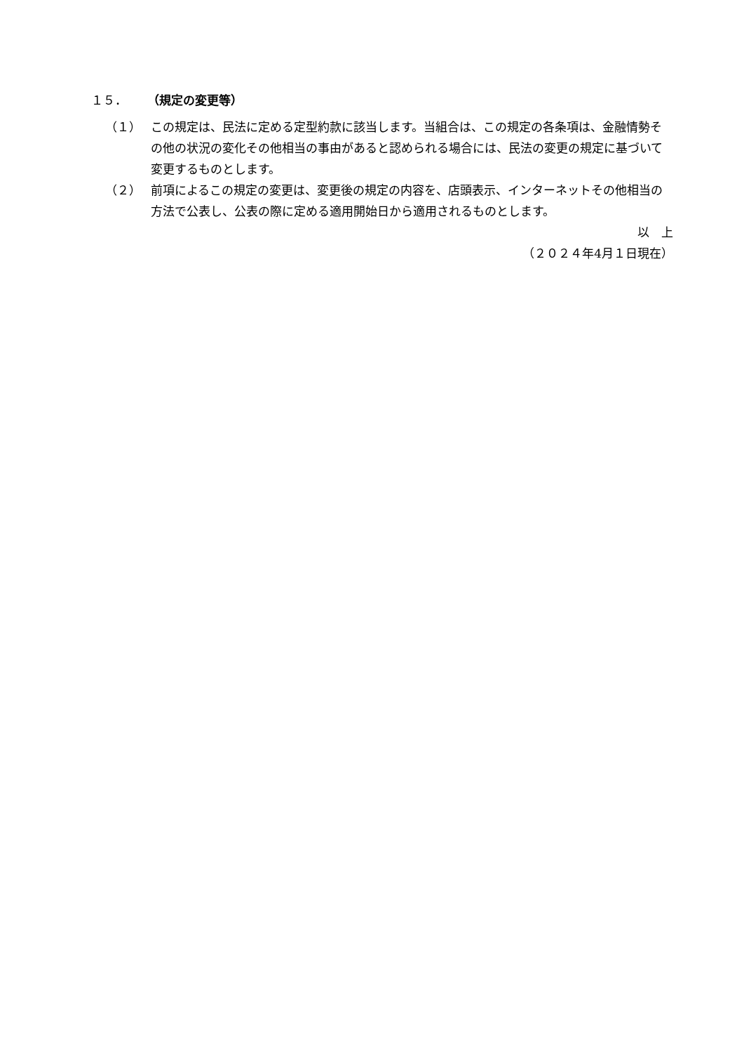１５． （規定の変更等）
（１） この規定は、民法に定める定型約款に該当します。当組合は、この規定の各条項は、金融情勢その他の状況の変化その他相当の事由があると認められる場合には、民法の変更の規定に基づいて変更するものとします。
（２） 前項によるこの規定の変更は、変更後の規定の内容を、店頭表示、インターネットその他相当の方法で公表し、公表の際に定める適用開始日から適用されるものとします。
以　上
（２０２４年4月１日現在）